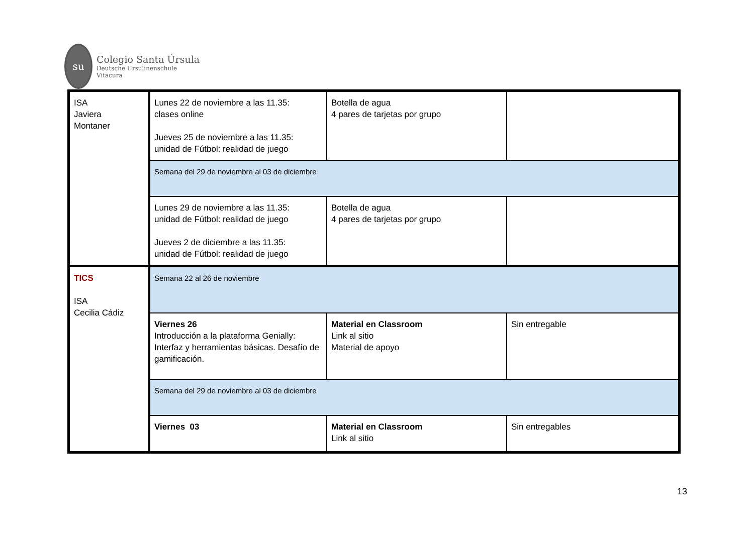su
Colegio Santa Úrsula
Deutsche Ursulinenschule
Vitacura
| ISA Javiera Montaner | Lunes 22 de noviembre a las 11.35: clases online Jueves 25 de noviembre a las 11.35: unidad de Fútbol: realidad de juego | Botella de agua 4 pares de tarjetas por grupo | |
| | Semana del 29 de noviembre al 03 de diciembre | | |
| | Lunes 29 de noviembre a las 11.35: unidad de Fútbol: realidad de juego Jueves 2 de diciembre a las 11.35: unidad de Fútbol: realidad de juego | Botella de agua 4 pares de tarjetas por grupo | |
| TICS ISA Cecilia Cádiz | Semana 22 al 26 de noviembre | | |
| | Viernes 26 Introducción a la plataforma Genially: Interfaz y herramientas básicas. Desafío de gamificación. | Material en Classroom Link al sitio Material de apoyo | Sin entregable |
| | Semana del 29 de noviembre al 03 de diciembre | | |
| | Viernes 03 | Material en Classroom Link al sitio | Sin entregables |
13